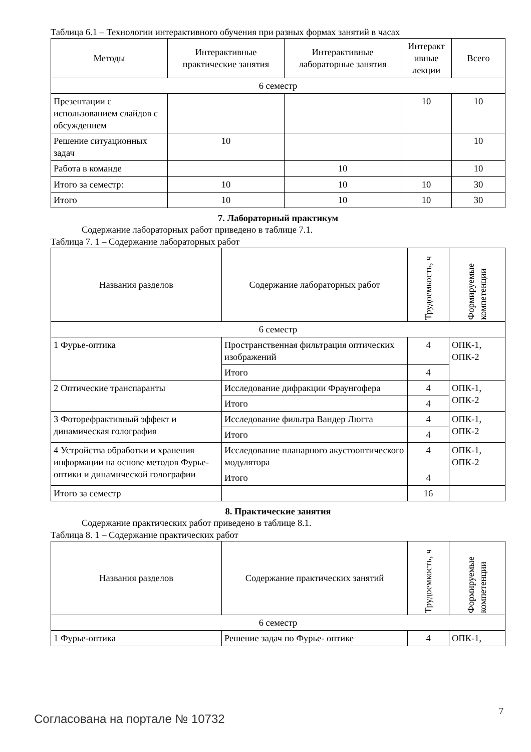Таблица 6.1 – Технологии интерактивного обучения при разных формах занятий в часах
| Методы | Интерактивные практические занятия | Интерактивные лабораторные занятия | Интеракт ивные лекции | Всего |
| --- | --- | --- | --- | --- |
| 6 семестр | | | | |
| Презентации с использованием слайдов с обсуждением | | | 10 | 10 |
| Решение ситуационных задач | 10 | | | 10 |
| Работа в команде | | 10 | | 10 |
| Итого за семестр: | 10 | 10 | 10 | 30 |
| Итого | 10 | 10 | 10 | 30 |
7. Лабораторный практикум
Содержание лабораторных работ приведено в таблице 7.1.
Таблица 7. 1 – Содержание лабораторных работ
| Названия разделов | Содержание лабораторных работ | Трудоемкость, ч | Формируемые компетенции |
| --- | --- | --- | --- |
| 6 семестр | | | |
| 1 Фурье-оптика | Пространственная фильтрация оптических изображений | 4 | ОПК-1, ОПК-2 |
| | Итого | 4 | |
| 2 Оптические транспаранты | Исследование дифракции Фраунгофера | 4 | ОПК-1, ОПК-2 |
| | Итого | 4 | |
| 3 Фоторефрактивный эффект и динамическая голография | Исследование фильтра Вандер Люгта | 4 | ОПК-1, ОПК-2 |
| | Итого | 4 | |
| 4 Устройства обработки и хранения информации на основе методов Фурье-оптики и динамической голографии | Исследование планарного акустооптического модулятора | 4 | ОПК-1, ОПК-2 |
| | Итого | 4 | |
| Итого за семестр | | 16 | |
8. Практические занятия
Содержание практических работ приведено в таблице 8.1.
Таблица 8. 1 – Содержание практических работ
| Названия разделов | Содержание практических занятий | Трудоемкость, ч | Формируемые компетенции |
| --- | --- | --- | --- |
| 6 семестр | | | |
| 1 Фурье-оптика | Решение задач по Фурье- оптике | 4 | ОПК-1, |
Согласована на портале № 10732
7